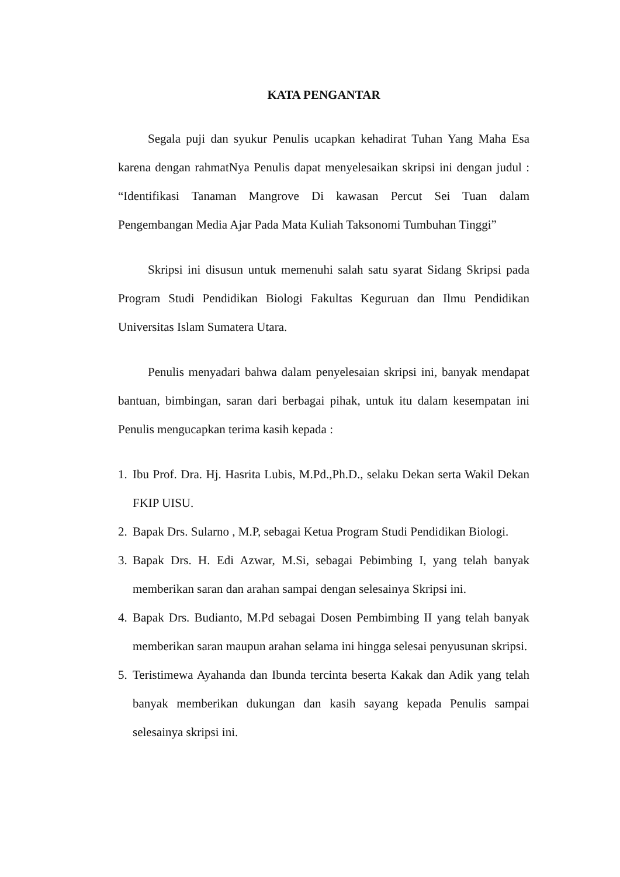KATA PENGANTAR
Segala puji dan syukur Penulis ucapkan kehadirat Tuhan Yang Maha Esa karena dengan rahmatNya Penulis dapat menyelesaikan skripsi ini dengan judul : “Identifikasi Tanaman Mangrove Di kawasan Percut Sei Tuan dalam Pengembangan Media Ajar Pada Mata Kuliah Taksonomi Tumbuhan Tinggi”
Skripsi ini disusun untuk memenuhi salah satu syarat Sidang Skripsi pada Program Studi Pendidikan Biologi Fakultas Keguruan dan Ilmu Pendidikan Universitas Islam Sumatera Utara.
Penulis menyadari bahwa dalam penyelesaian skripsi ini, banyak mendapat bantuan, bimbingan, saran dari berbagai pihak, untuk itu dalam kesempatan ini Penulis mengucapkan terima kasih kepada :
1. Ibu Prof. Dra. Hj. Hasrita Lubis, M.Pd.,Ph.D., selaku Dekan serta Wakil Dekan FKIP UISU.
2. Bapak Drs. Sularno , M.P, sebagai Ketua Program Studi Pendidikan Biologi.
3. Bapak Drs. H. Edi Azwar, M.Si, sebagai Pebimbing I, yang telah banyak memberikan saran dan arahan sampai dengan selesainya Skripsi ini.
4. Bapak Drs. Budianto, M.Pd sebagai Dosen Pembimbing II yang telah banyak memberikan saran maupun arahan selama ini hingga selesai penyusunan skripsi.
5. Teristimewa Ayahanda dan Ibunda tercinta beserta Kakak dan Adik yang telah banyak memberikan dukungan dan kasih sayang kepada Penulis sampai selesainya skripsi ini.